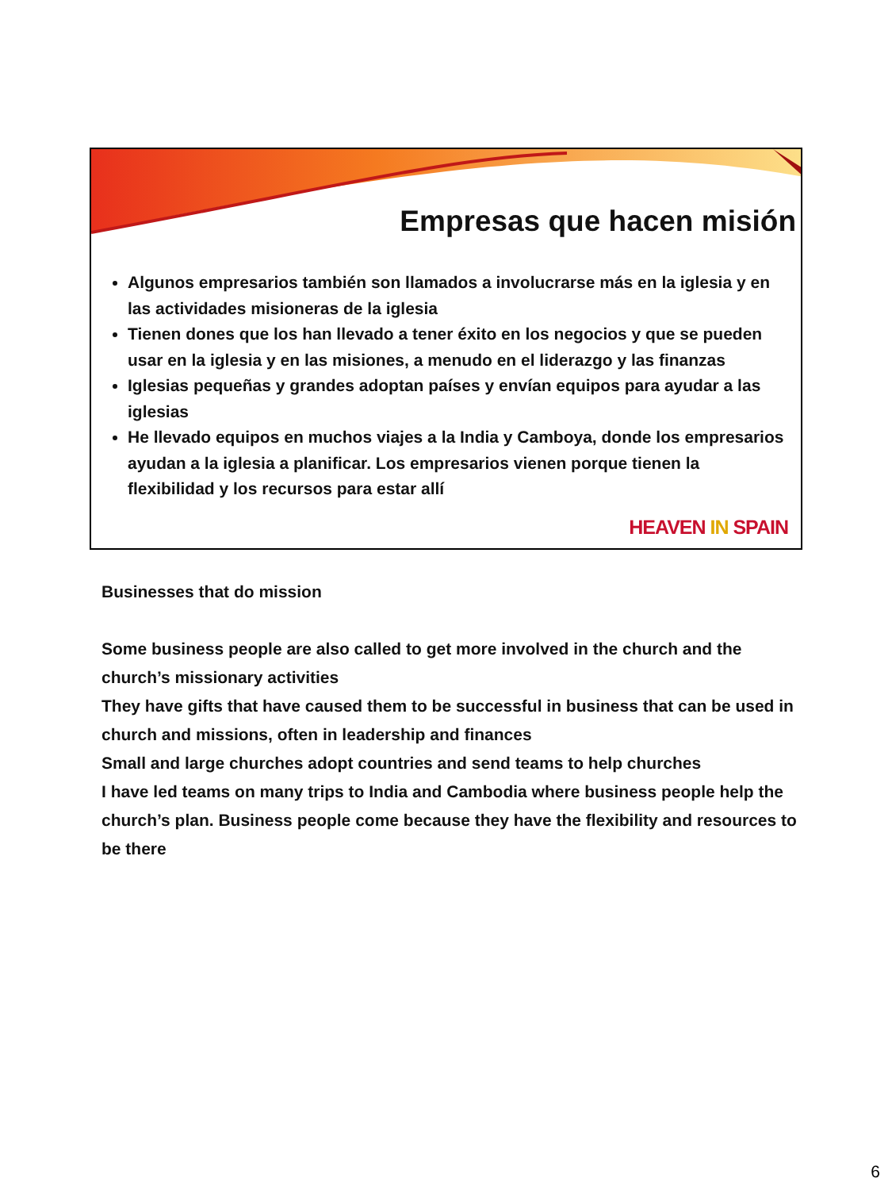Empresas que hacen misión
Algunos empresarios también son llamados a involucrarse más en la iglesia y en las actividades misioneras de la iglesia
Tienen dones que los han llevado a tener éxito en los negocios y que se pueden usar en la iglesia y en las misiones, a menudo en el liderazgo y las finanzas
Iglesias pequeñas y grandes adoptan países y envían equipos para ayudar a las iglesias
He llevado equipos en muchos viajes a la India y Camboya, donde los empresarios ayudan a la iglesia a planificar. Los empresarios vienen porque tienen la flexibilidad y los recursos para estar allí
HEAVEN IN SPAIN
Businesses that do mission
Some business people are also called to get more involved in the church and the church’s missionary activities
They have gifts that have caused them to be successful in business that can be used in church and missions, often in leadership and finances
Small and large churches adopt countries and send teams to help churches
I have led teams on many trips to India and Cambodia where business people help the church’s plan. Business people come because they have the flexibility and resources to be there
6